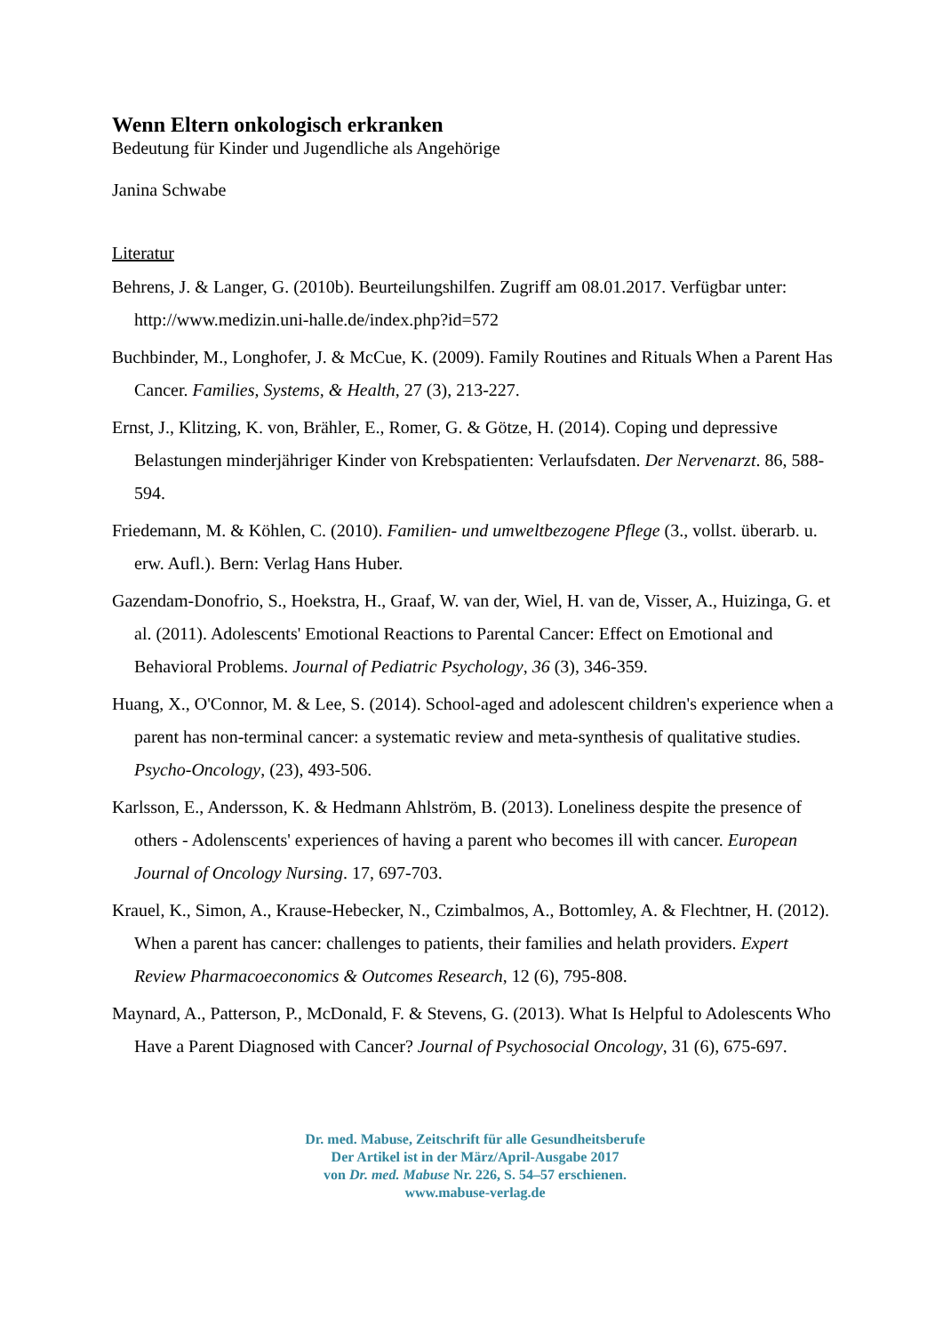Wenn Eltern onkologisch erkranken
Bedeutung für Kinder und Jugendliche als Angehörige
Janina Schwabe
Literatur
Behrens, J. & Langer, G. (2010b). Beurteilungshilfen. Zugriff am 08.01.2017. Verfügbar unter: http://www.medizin.uni-halle.de/index.php?id=572
Buchbinder, M., Longhofer, J. & McCue, K. (2009). Family Routines and Rituals When a Parent Has Cancer. Families, Systems, & Health, 27 (3), 213-227.
Ernst, J., Klitzing, K. von, Brähler, E., Romer, G. & Götze, H. (2014). Coping und depressive Belastungen minderjähriger Kinder von Krebspatienten: Verlaufsdaten. Der Nervenarzt. 86, 588-594.
Friedemann, M. & Köhlen, C. (2010). Familien- und umweltbezogene Pflege (3., vollst. überarb. u. erw. Aufl.). Bern: Verlag Hans Huber.
Gazendam-Donofrio, S., Hoekstra, H., Graaf, W. van der, Wiel, H. van de, Visser, A., Huizinga, G. et al. (2011). Adolescents' Emotional Reactions to Parental Cancer: Effect on Emotional and Behavioral Problems. Journal of Pediatric Psychology, 36 (3), 346-359.
Huang, X., O'Connor, M. & Lee, S. (2014). School-aged and adolescent children's experience when a parent has non-terminal cancer: a systematic review and meta-synthesis of qualitative studies. Psycho-Oncology, (23), 493-506.
Karlsson, E., Andersson, K. & Hedmann Ahlström, B. (2013). Loneliness despite the presence of others - Adolenscents' experiences of having a parent who becomes ill with cancer. European Journal of Oncology Nursing. 17, 697-703.
Krauel, K., Simon, A., Krause-Hebecker, N., Czimbalmos, A., Bottomley, A. & Flechtner, H. (2012). When a parent has cancer: challenges to patients, their families and helath providers. Expert Review Pharmacoeconomics & Outcomes Research, 12 (6), 795-808.
Maynard, A., Patterson, P., McDonald, F. & Stevens, G. (2013). What Is Helpful to Adolescents Who Have a Parent Diagnosed with Cancer? Journal of Psychosocial Oncology, 31 (6), 675-697.
Dr. med. Mabuse, Zeitschrift für alle Gesundheitsberufe
Der Artikel ist in der März/April-Ausgabe 2017
von Dr. med. Mabuse Nr. 226, S. 54–57 erschienen.
www.mabuse-verlag.de